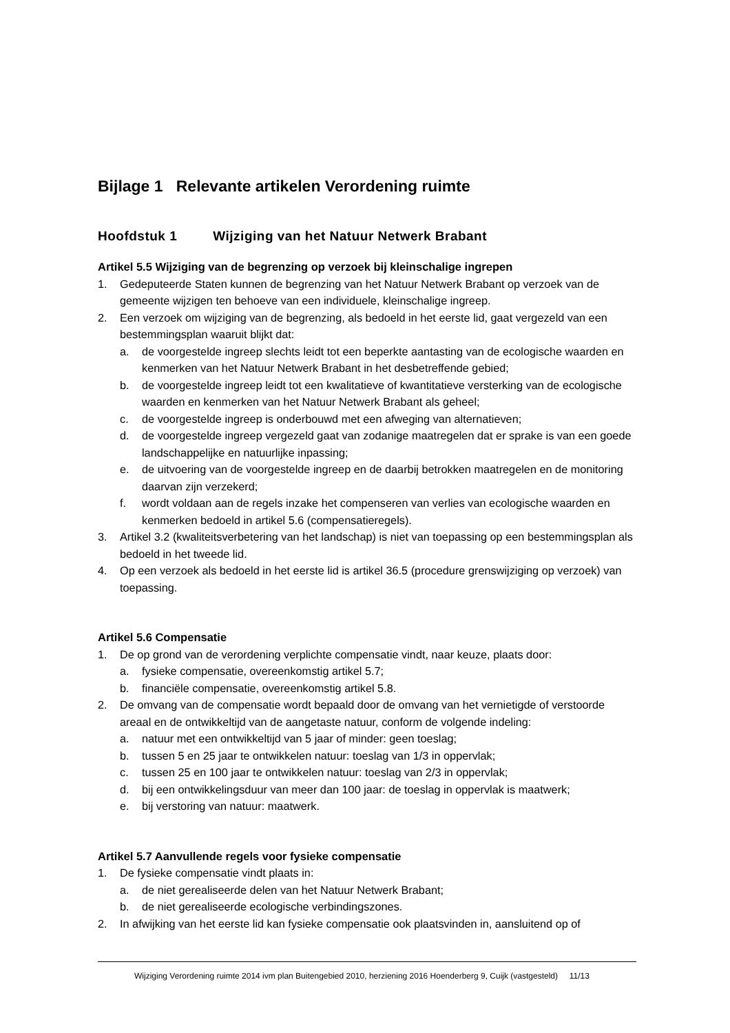Bijlage 1 Relevante artikelen Verordening ruimte
Hoofdstuk 1 Wijziging van het Natuur Netwerk Brabant
Artikel 5.5 Wijziging van de begrenzing op verzoek bij kleinschalige ingrepen
1. Gedeputeerde Staten kunnen de begrenzing van het Natuur Netwerk Brabant op verzoek van de gemeente wijzigen ten behoeve van een individuele, kleinschalige ingreep.
2. Een verzoek om wijziging van de begrenzing, als bedoeld in het eerste lid, gaat vergezeld van een bestemmingsplan waaruit blijkt dat:
a. de voorgestelde ingreep slechts leidt tot een beperkte aantasting van de ecologische waarden en kenmerken van het Natuur Netwerk Brabant in het desbetreffende gebied;
b. de voorgestelde ingreep leidt tot een kwalitatieve of kwantitatieve versterking van de ecologische waarden en kenmerken van het Natuur Netwerk Brabant als geheel;
c. de voorgestelde ingreep is onderbouwd met een afweging van alternatieven;
d. de voorgestelde ingreep vergezeld gaat van zodanige maatregelen dat er sprake is van een goede landschappelijke en natuurlijke inpassing;
e. de uitvoering van de voorgestelde ingreep en de daarbij betrokken maatregelen en de monitoring daarvan zijn verzekerd;
f. wordt voldaan aan de regels inzake het compenseren van verlies van ecologische waarden en kenmerken bedoeld in artikel 5.6 (compensatieregels).
3. Artikel 3.2 (kwaliteitsverbetering van het landschap) is niet van toepassing op een bestemmingsplan als bedoeld in het tweede lid.
4. Op een verzoek als bedoeld in het eerste lid is artikel 36.5 (procedure grenswijziging op verzoek) van toepassing.
Artikel 5.6 Compensatie
1. De op grond van de verordening verplichte compensatie vindt, naar keuze, plaats door:
a. fysieke compensatie, overeenkomstig artikel 5.7;
b. financiële compensatie, overeenkomstig artikel 5.8.
2. De omvang van de compensatie wordt bepaald door de omvang van het vernietigde of verstoorde areaal en de ontwikkeltijd van de aangetaste natuur, conform de volgende indeling:
a. natuur met een ontwikkeltijd van 5 jaar of minder: geen toeslag;
b. tussen 5 en 25 jaar te ontwikkelen natuur: toeslag van 1/3 in oppervlak;
c. tussen 25 en 100 jaar te ontwikkelen natuur: toeslag van 2/3 in oppervlak;
d. bij een ontwikkelingsduur van meer dan 100 jaar: de toeslag in oppervlak is maatwerk;
e. bij verstoring van natuur: maatwerk.
Artikel 5.7 Aanvullende regels voor fysieke compensatie
1. De fysieke compensatie vindt plaats in:
a. de niet gerealiseerde delen van het Natuur Netwerk Brabant;
b. de niet gerealiseerde ecologische verbindingszones.
2. In afwijking van het eerste lid kan fysieke compensatie ook plaatsvinden in, aansluitend op of
Wijziging Verordening ruimte 2014 ivm plan Buitengebied 2010, herziening 2016 Hoenderberg 9, Cuijk (vastgesteld) 11/13